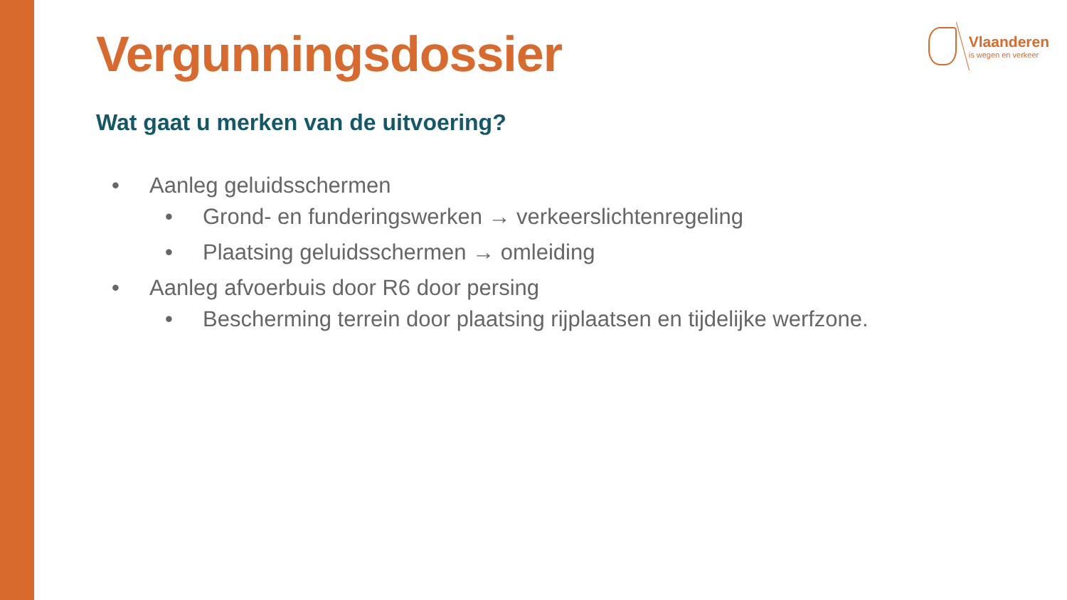Vlaanderen
is wegen en verkeer
Vergunningsdossier
Wat gaat u merken van de uitvoering?
• Aanleg geluidsschermen
• Grond- en funderingswerken → verkeerslichtenregeling
• Plaatsing geluidsschermen → omleiding
• Aanleg afvoerbuis door R6 door persing
• Bescherming terrein door plaatsing rijplaatsen en tijdelijke werfzone.